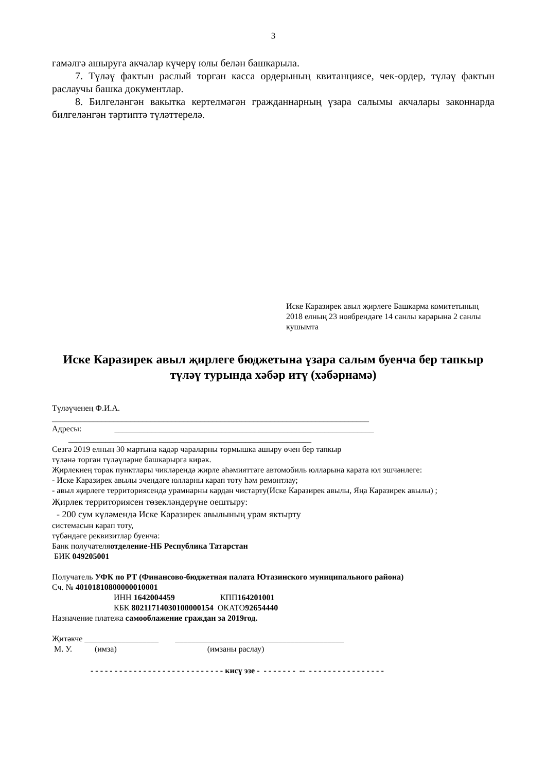3
гамәлгә ашыруга акчалар күчерү юлы белән башкарыла.
7. Түләү фактын раслый торган касса ордерының квитанциясе, чек-ордер, түләү фактын раслаучы башка документлар.
8. Билгеләнгән вакытка кертелмәгән гражданнарның үзара салымы акчалары законнарда билгеләнгән тәртиптә түләттерелә.
Иске Каразирек авыл җирлеге Башкарма комитетының 2018 елның 23 ноябрендәге 14 санлы карарына 2 санлы кушымта
Иске Каразирек авыл җирлеге бюджетына үзара салым буенча бер тапкыр түләү турында хәбәр итү (хәбәрнамә)
Түләүченең Ф.И.А.
_____________________________________________________________________________
Адресы: _______________________________________________________________
___________________________________________________________
Сезгә 2019 елның 30 мартына кадәр чараларны тормышка ашыру өчен бер тапкыр
түләнә торган түләүләрне башкарырга кирәк.
Җирлекнең торак пунктлары чикләрендә җирле әһәмияттәге автомобиль юлларына карата юл эшчәнлеге:
- Иске Каразирек авылы эчендәге юлларны карап тоту һәм ремонтлау;
- авыл җирлеге территориясендә урамнарны кардан чистарту(Иске Каразирек авылы, Яңа Каразирек авылы) ;
Җирлек территориясен төзекләндерүне оештыру:
- 200 сум күләмендә Иске Каразирек авылының урам яктырту
системасын карап тоту,
түбәндәге реквизитлар буенча:
Банк получателяотделение-НБ Республика Татарстан
БИК 049205001
Получатель УФК по РТ (Финансово-бюджетная палата Ютазинского муниципального района)
Сч. № 40101810800000010001
ИНН 1642004459 КПП164201001
КБК 80211714030100000154 ОКАТО92654440
Назначение платежа самооблажение граждан за 2019год.
Җитәкче __________________ _________________________________________
М. У. (имза) (имзаны раслау)
- - - - - - - - - - - - - - - - - - - - - - - - - - - - кисү эзе - - - - - - - - -- - - - - - - - - - - - - - - - -